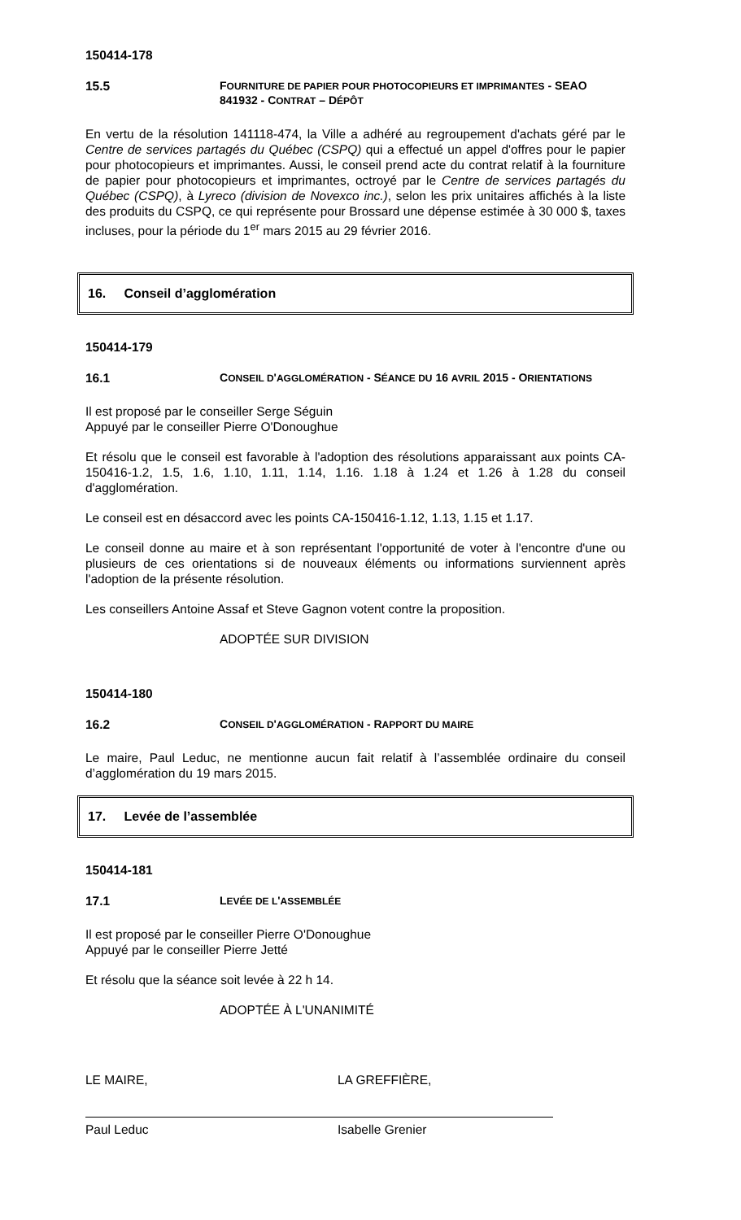150414-178
15.5 FOURNITURE DE PAPIER POUR PHOTOCOPIEURS ET IMPRIMANTES - SEAO 841932 - CONTRAT – DÉPÔT
En vertu de la résolution 141118-474, la Ville a adhéré au regroupement d'achats géré par le Centre de services partagés du Québec (CSPQ) qui a effectué un appel d'offres pour le papier pour photocopieurs et imprimantes. Aussi, le conseil prend acte du contrat relatif à la fourniture de papier pour photocopieurs et imprimantes, octroyé par le Centre de services partagés du Québec (CSPQ), à Lyreco (division de Novexco inc.), selon les prix unitaires affichés à la liste des produits du CSPQ, ce qui représente pour Brossard une dépense estimée à 30 000 $, taxes incluses, pour la période du 1<sup>er</sup> mars 2015 au 29 février 2016.
16. Conseil d’agglomération
150414-179
16.1 CONSEIL D'AGGLOMÉRATION - SÉANCE DU 16 AVRIL 2015 - ORIENTATIONS
Il est proposé par le conseiller Serge Séguin
Appuyé par le conseiller Pierre O'Donoughue
Et résolu que le conseil est favorable à l'adoption des résolutions apparaissant aux points CA-150416-1.2, 1.5, 1.6, 1.10, 1.11, 1.14, 1.16. 1.18 à 1.24 et 1.26 à 1.28 du conseil d'agglomération.
Le conseil est en désaccord avec les points CA-150416-1.12, 1.13, 1.15 et 1.17.
Le conseil donne au maire et à son représentant l'opportunité de voter à l'encontre d'une ou plusieurs de ces orientations si de nouveaux éléments ou informations surviennent après l'adoption de la présente résolution.
Les conseillers Antoine Assaf et Steve Gagnon votent contre la proposition.
ADOPTÉE SUR DIVISION
150414-180
16.2 CONSEIL D'AGGLOMÉRATION - RAPPORT DU MAIRE
Le maire, Paul Leduc, ne mentionne aucun fait relatif à l’assemblée ordinaire du conseil d’agglomération du 19 mars 2015.
17. Levée de l’assemblée
150414-181
17.1 LEVÉE DE L'ASSEMBLÉE
Il est proposé par le conseiller Pierre O'Donoughue
Appuyé par le conseiller Pierre Jetté
Et résolu que la séance soit levée à 22 h 14.
ADOPTÉE À L'UNANIMITÉ
LE MAIRE,
Paul Leduc
LA GREFFIÈRE,
Isabelle Grenier